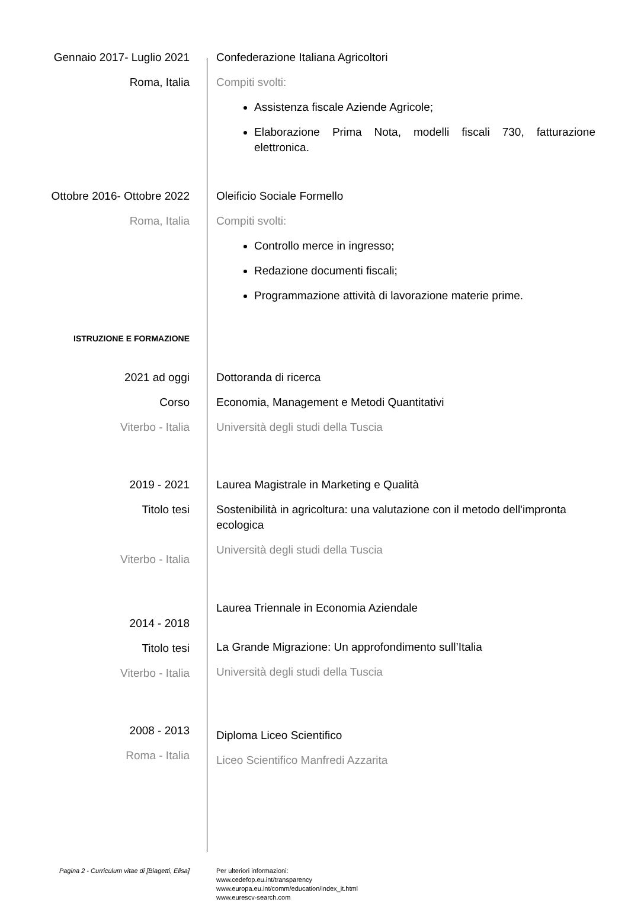Gennaio 2017- Luglio 2021
Roma, Italia
Confederazione Italiana Agricoltori
Compiti svolti:
Assistenza fiscale Aziende Agricole;
Elaborazione Prima Nota, modelli fiscali 730, fatturazione elettronica.
Ottobre 2016- Ottobre 2022
Roma, Italia
Oleificio Sociale Formello
Compiti svolti:
Controllo merce in ingresso;
Redazione documenti fiscali;
Programmazione attività di lavorazione materie prime.
ISTRUZIONE E FORMAZIONE
2021 ad oggi
Corso
Viterbo - Italia
Dottoranda di ricerca
Economia, Management e Metodi Quantitativi
Università degli studi della Tuscia
2019 - 2021
Titolo tesi
Viterbo - Italia
Laurea Magistrale in Marketing e Qualità
Sostenibilità in agricoltura: una valutazione con il metodo dell'impronta ecologica
Università degli studi della Tuscia
2014 - 2018
Titolo tesi
Viterbo - Italia
Laurea Triennale in Economia Aziendale
La Grande Migrazione: Un approfondimento sull’Italia
Università degli studi della Tuscia
2008 - 2013
Roma - Italia
Diploma Liceo Scientifico
Liceo Scientifico Manfredi Azzarita
Pagina 2 - Curriculum vitae di [Biagetti, Elisa] Per ulteriori informazioni:
www.cedefop.eu.int/transparency
www.europa.eu.int/comm/education/index_it.html
www.eurescv-search.com